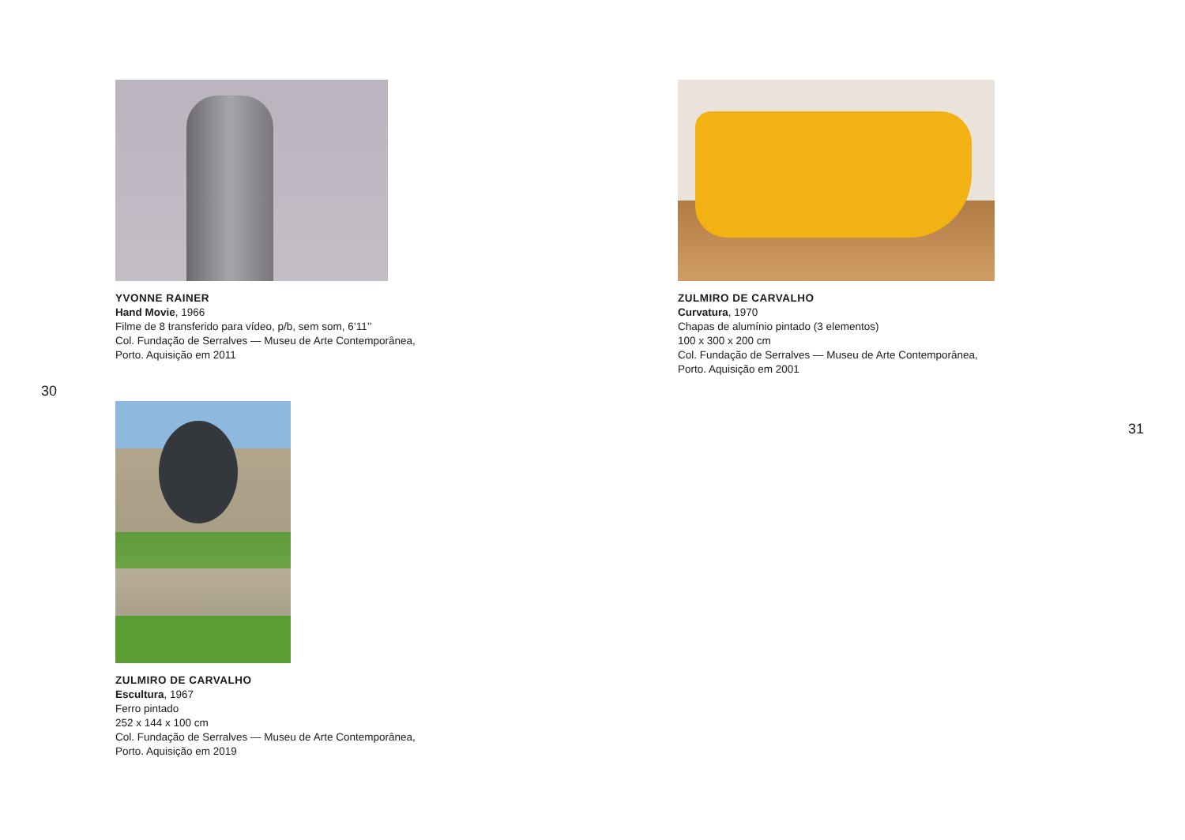YVONNE RAINER
Hand Movie, 1966
Filme de 8 transferido para vídeo, p/b, sem som, 6’11’’
Col. Fundação de Serralves — Museu de Arte Contemporânea,
Porto. Aquisição em 2011
30
ZULMIRO DE CARVALHO
Escultura, 1967
Ferro pintado
252 x 144 x 100 cm
Col. Fundação de Serralves — Museu de Arte Contemporânea,
Porto. Aquisição em 2019
ZULMIRO DE CARVALHO
Curvatura, 1970
Chapas de alumínio pintado (3 elementos)
100 x 300 x 200 cm
Col. Fundação de Serralves — Museu de Arte Contemporânea,
Porto. Aquisição em 2001
31